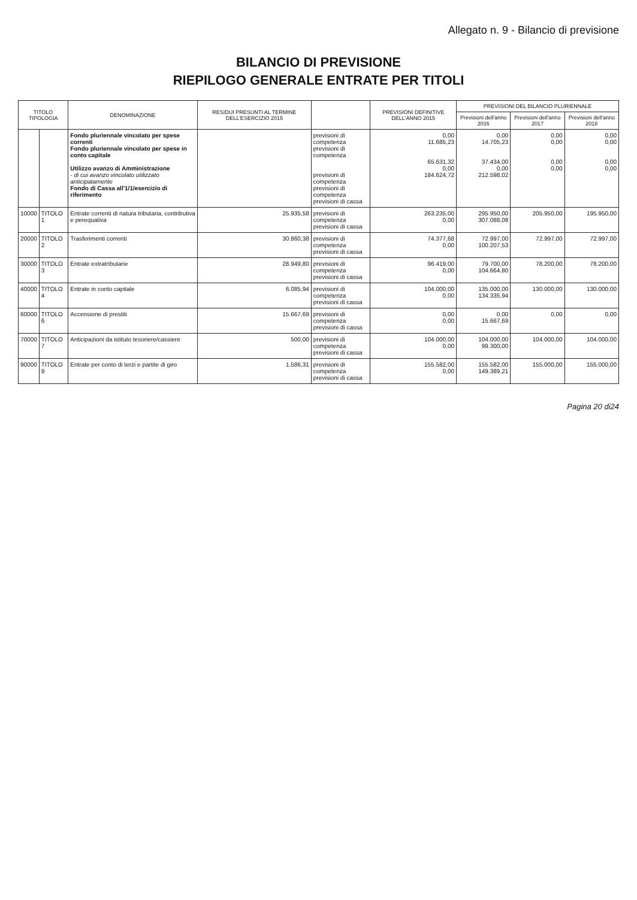Allegato n. 9 - Bilancio di previsione
BILANCIO DI PREVISIONE
RIEPILOGO GENERALE ENTRATE PER TITOLI
| TITOLO TIPOLOGIA | | DENOMINAZIONE | RESIDUI PRESUNTI AL TERMINE DELL'ESERCIZIO 2015 | | PREVISIONI DEFINITIVE DELL'ANNO 2015 | PREVISIONI DEL BILANCIO PLURIENNALE | | |
| --- | --- | --- | --- | --- | --- | --- | --- | --- |
| | | | | | | Previsioni dell'anno 2016 | Previsioni dell'anno 2017 | Previsioni dell'anno 2018 |
| | | Fondo pluriennale vincolato per spese correnti Fondo pluriennale vincolato per spese in conto capitale Utilizzo avanzo di Amministrazione - di cui avanzo vincolato utilizzato anticipatamente Fondo di Cassa all'1/1/esercizio di riferimento | | previsioni di competenza previsioni di competenza previsioni di competenza previsioni di competenza previsioni di cassa | 0,00 11.685,23 65.631,32 0,00 184.624,72 | 0,00 14.705,23 37.434,00 0,00 212.598,02 | 0,00 0,00 0,00 0,00 | 0,00 0,00 0,00 0,00 |
| 10000 | TITOLO 1 | Entrate correnti di natura tributaria, contributiva e perequativa | 25.935,58 | previsioni di competenza previsioni di cassa | 263.235,00 0,00 | 295.950,00 307.088,08 | 205.950,00 | 195.950,00 |
| 20000 | TITOLO 2 | Trasferimenti correnti | 30.860,38 | previsioni di competenza previsioni di cassa | 74.377,68 0,00 | 72.997,00 100.207,53 | 72.997,00 | 72.997,00 |
| 30000 | TITOLO 3 | Entrate extratributarie | 28.949,80 | previsioni di competenza previsioni di cassa | 96.419,00 0,00 | 79.700,00 104.664,80 | 78.200,00 | 78.200,00 |
| 40000 | TITOLO 4 | Entrate in conto capitale | 6.085,94 | previsioni di competenza previsioni di cassa | 104.000,00 0,00 | 135.000,00 134.335,94 | 130.000,00 | 130.000,00 |
| 60000 | TITOLO 6 | Accensione di prestiti | 15.667,69 | previsioni di competenza previsioni di cassa | 0,00 0,00 | 0,00 15.667,69 | 0,00 | 0,00 |
| 70000 | TITOLO 7 | Anticipazioni da istituto tesoriere/cassiere | 500,00 | previsioni di competenza previsioni di cassa | 104.000,00 0,00 | 104.000,00 99.300,00 | 104.000,00 | 104.000,00 |
| 90000 | TITOLO 9 | Entrate per conto di terzi e partite di giro | 1.586,31 | previsioni di competenza previsioni di cassa | 155.582,00 0,00 | 155.582,00 149.389,21 | 155.000,00 | 155.000,00 |
Pagina 20 di24